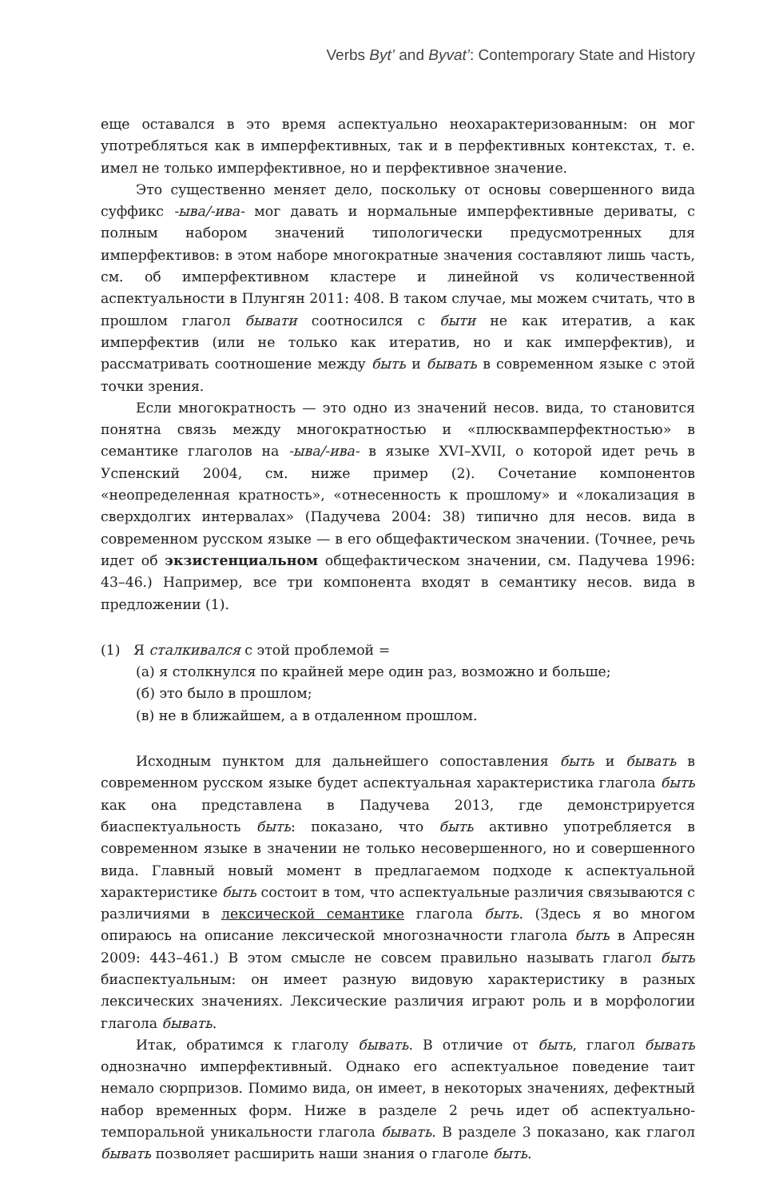Verbs Byt’ and Byvat’: Contemporary State and History
еще оставался в это время аспектуально неохарактеризованным: он мог употребляться как в имперфективных, так и в перфективных контекстах, т. е. имел не только имперфективное, но и перфективное значение.
Это существенно меняет дело, поскольку от основы совершенного вида суффикс -ыва/-ива- мог давать и нормальные имперфективные дериваты, с полным набором значений типологически предусмотренных для имперфективов: в этом наборе многократные значения составляют лишь часть, см. об имперфективном кластере и линейной vs количественной аспектуальности в Плунгян 2011: 408. В таком случае, мы можем считать, что в прошлом глагол бывати соотносился с быти не как итератив, а как имперфектив (или не только как итератив, но и как имперфектив), и рассматривать соотношение между быть и бывать в современном языке с этой точки зрения.
Если многократность — это одно из значений несов. вида, то становится понятна связь между многократностью и «плюсквамперфектностью» в семантике глаголов на -ыва/-ива- в языке XVI–XVII, о которой идет речь в Успенский 2004, см. ниже пример (2). Сочетание компонентов «неопределенная кратность», «отнесенность к прошлому» и «локализация в сверхдолгих интервалах» (Падучева 2004: 38) типично для несов. вида в современном русском языке — в его общефактическом значении. (Точнее, речь идет об экзистенциальном общефактическом значении, см. Падучева 1996: 43–46.) Например, все три компонента входят в семантику несов. вида в предложении (1).
(1) Я сталкивался с этой проблемой =
(а) я столкнулся по крайней мере один раз, возможно и больше;
(б) это было в прошлом;
(в) не в ближайшем, а в отдаленном прошлом.
Исходным пунктом для дальнейшего сопоставления быть и бывать в современном русском языке будет аспектуальная характеристика глагола быть как она представлена в Падучева 2013, где демонстрируется биаспектуальность быть: показано, что быть активно употребляется в современном языке в значении не только несовершенного, но и совершенного вида. Главный новый момент в предлагаемом подходе к аспектуальной характеристике быть состоит в том, что аспектуальные различия связываются с различиями в лексической семантике глагола быть. (Здесь я во многом опираюсь на описание лексической многозначности глагола быть в Апресян 2009: 443–461.) В этом смысле не совсем правильно называть глагол быть биаспектуальным: он имеет разную видовую характеристику в разных лексических значениях. Лексические различия играют роль и в морфологии глагола бывать.
Итак, обратимся к глаголу бывать. В отличие от быть, глагол бывать однозначно имперфективный. Однако его аспектуальное поведение таит немало сюрпризов. Помимо вида, он имеет, в некоторых значениях, дефектный набор временных форм. Ниже в разделе 2 речь идет об аспектуально-темпоральной уникальности глагола бывать. В разделе 3 показано, как глагол бывать позволяет расширить наши знания о глаголе быть.